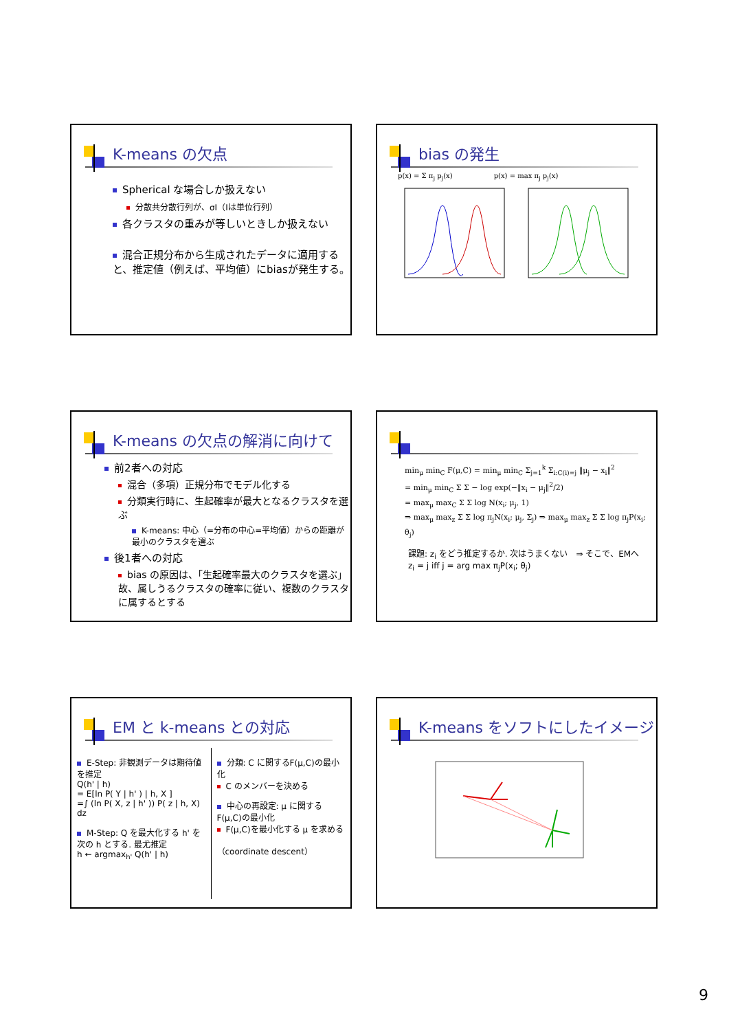K-means の欠点
Spherical な場合しか扱えない
分散共分散行列が、σI（Iは単位行列）
各クラスタの重みが等しいときしか扱えない
混合正規分布から生成されたデータに適用すると、推定値（例えば、平均値）にbiasが発生する。
bias の発生
p(x) = Σ π<sub>j</sub> p<sub>j</sub>(x) p(x) = max π<sub>j</sub> p<sub>j</sub>(x)
K-means の欠点の解消に向けて
前2者への対応
混合（多項）正規分布でモデル化する
分類実行時に、生起確率が最大となるクラスタを選ぶ
K-means: 中心（=分布の中心=平均値）からの距離が最小のクラスタを選ぶ
後1者への対応
bias の原因は、「生起確率最大のクラスタを選ぶ」故、属しうるクラスタの確率に従い、複数のクラスタに属するとする
min<sub>μ</sub> min<sub>C</sub> F(μ,C) = min<sub>μ</sub> min<sub>C</sub> Σ<sub>j=1</sub><sup>k</sup> Σ<sub>i:C(i)=j</sub> ‖μ<sub>j</sub> − x<sub>i</sub>‖<sup>2</sup>
= min<sub>μ</sub> min<sub>C</sub> Σ Σ − log exp(−‖x<sub>i</sub> − μ<sub>j</sub>‖<sup>2</sup>/2)
= max<sub>μ</sub> max<sub>C</sub> Σ Σ log N(x<sub>i</sub>; μ<sub>j</sub>, 1)
⇒ max<sub>μ</sub> max<sub>z</sub> Σ Σ log π<sub>j</sub>N(x<sub>i</sub>; μ<sub>j</sub>, Σ<sub>j</sub>) ⇒ max<sub>μ</sub> max<sub>z</sub> Σ Σ log π<sub>j</sub>P(x<sub>i</sub>; θ<sub>j</sub>)
課題: z<sub>i</sub> をどう推定するか. 次はうまくない　⇒ そこで、EMへ
z<sub>i</sub> = j iff j = arg max π<sub>j</sub>P(x<sub>i</sub>; θ<sub>j</sub>)
EM と k-means との対応
E-Step: 非観測データは期待値を推定
Q(h' | h)
= E[ln P( Y | h' ) | h, X ]
=∫ (ln P( X, z | h' )) P( z | h, X) dz
M-Step: Q を最大化する h' を次の h とする. 最尤推定
h ← argmax<sub>h'</sub> Q(h' | h)
分類: C に関するF(μ,C)の最小化
C のメンバーを決める
中心の再設定: μ に関する F(μ,C)の最小化
F(μ,C)を最小化する μ を求める
（coordinate descent）
K-means をソフトにしたイメージ
9